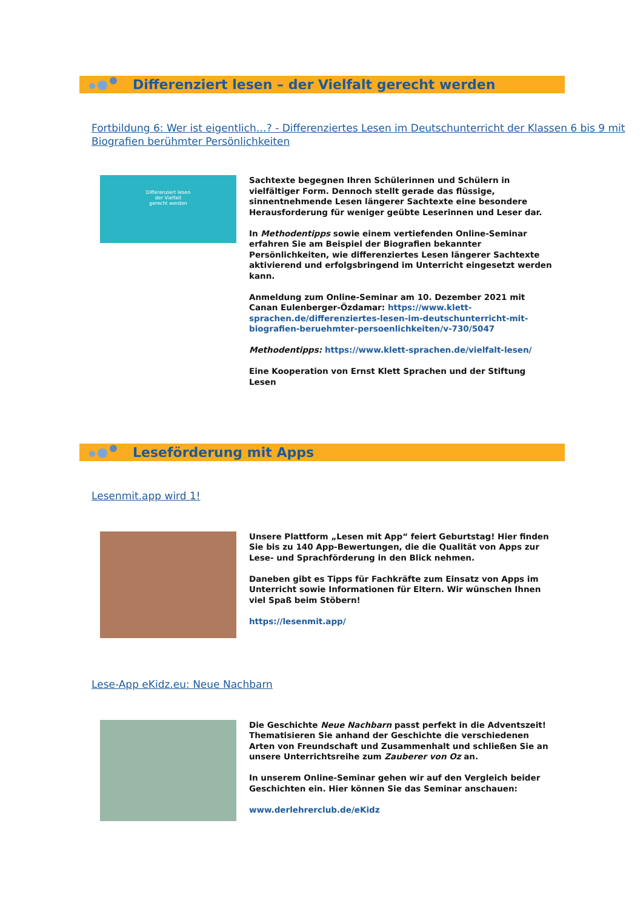Differenziert lesen – der Vielfalt gerecht werden
Fortbildung 6: Wer ist eigentlich…? - Differenziertes Lesen im Deutschunterricht der Klassen 6 bis 9 mit Biografien berühmter Persönlichkeiten
Differenziert lesen
der Vielfalt
gerecht werden
Sachtexte begegnen Ihren Schülerinnen und Schülern in vielfältiger Form. Dennoch stellt gerade das flüssige, sinnentnehmende Lesen längerer Sachtexte eine besondere Herausforderung für weniger geübte Leserinnen und Leser dar.
In Methodentipps sowie einem vertiefenden Online-Seminar erfahren Sie am Beispiel der Biografien bekannter Persönlichkeiten, wie differenziertes Lesen längerer Sachtexte aktivierend und erfolgsbringend im Unterricht eingesetzt werden kann.
Anmeldung zum Online-Seminar am 10. Dezember 2021 mit Canan Eulenberger-Özdamar: https://www.klett-sprachen.de/differenziertes-lesen-im-deutschunterricht-mit-biografien-beruehmter-persoenlichkeiten/v-730/5047
Methodentipps: https://www.klett-sprachen.de/vielfalt-lesen/
Eine Kooperation von Ernst Klett Sprachen und der Stiftung Lesen
Leseförderung mit Apps
Lesenmit.app wird 1!
Unsere Plattform „Lesen mit App“ feiert Geburtstag! Hier finden Sie bis zu 140 App-Bewertungen, die die Qualität von Apps zur Lese- und Sprachförderung in den Blick nehmen.
Daneben gibt es Tipps für Fachkräfte zum Einsatz von Apps im Unterricht sowie Informationen für Eltern. Wir wünschen Ihnen viel Spaß beim Stöbern!
https://lesenmit.app/
Lese-App eKidz.eu: Neue Nachbarn
Die Geschichte Neue Nachbarn passt perfekt in die Adventszeit! Thematisieren Sie anhand der Geschichte die verschiedenen Arten von Freundschaft und Zusammenhalt und schließen Sie an unsere Unterrichtsreihe zum Zauberer von Oz an.
In unserem Online-Seminar gehen wir auf den Vergleich beider Geschichten ein. Hier können Sie das Seminar anschauen:
www.derlehrerclub.de/eKidz